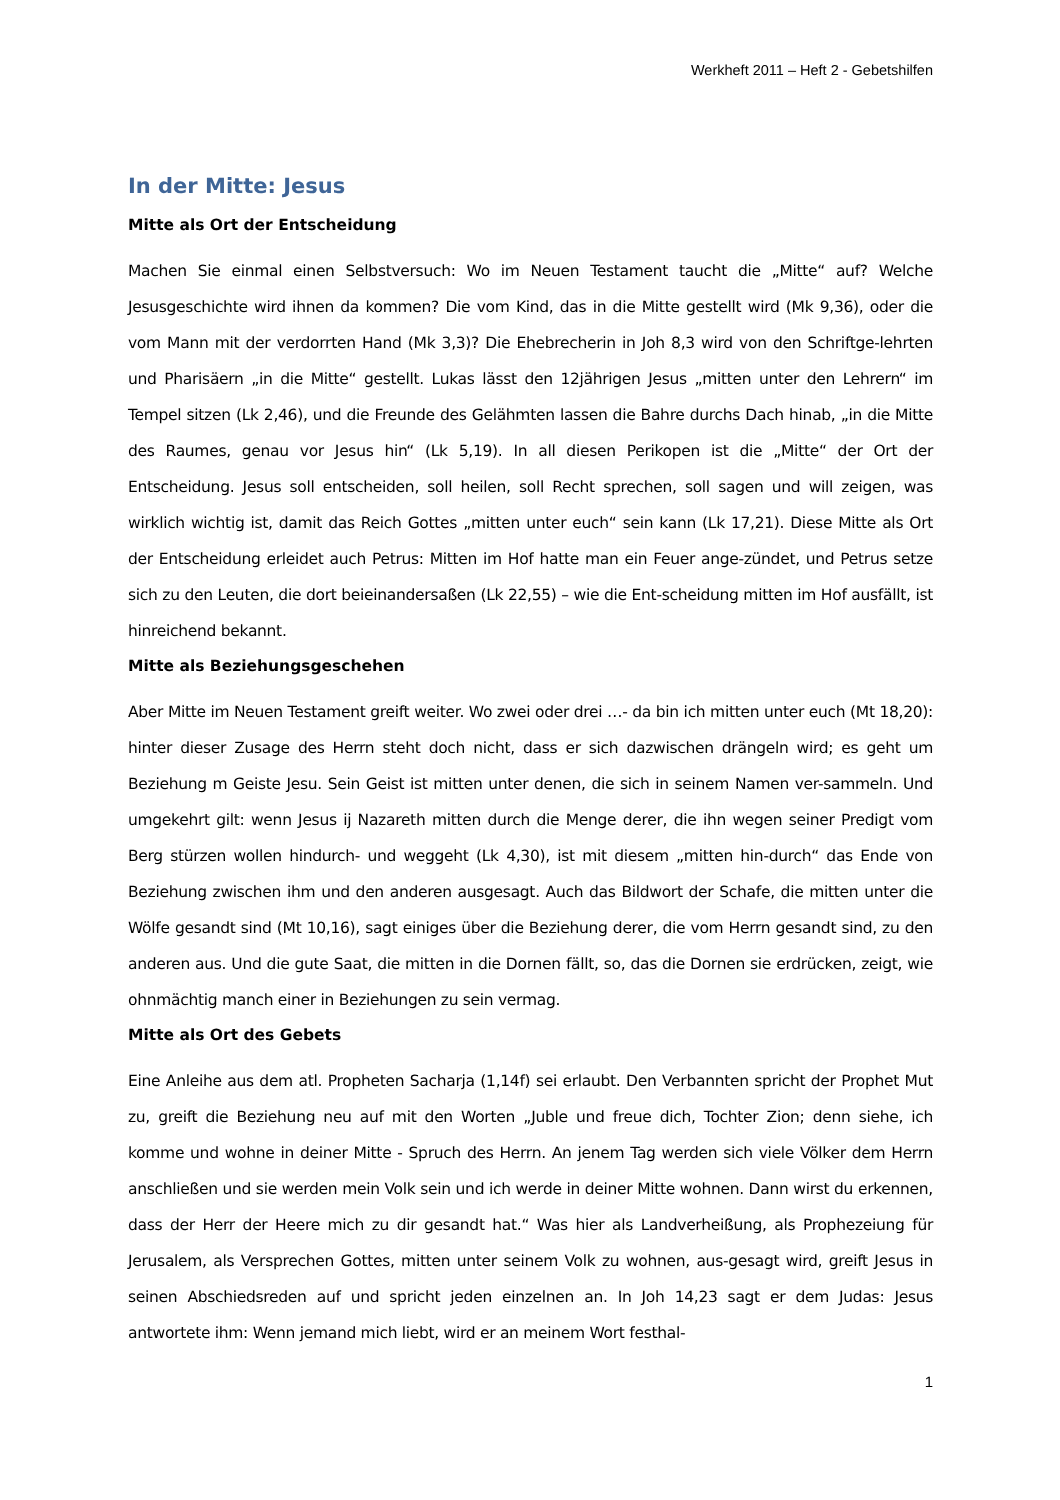Werkheft 2011 – Heft 2 - Gebetshilfen
In der Mitte: Jesus
Mitte als Ort der Entscheidung
Machen Sie einmal einen Selbstversuch: Wo im Neuen Testament taucht die „Mitte“ auf? Welche Jesusgeschichte wird ihnen da kommen? Die vom Kind, das in die Mitte gestellt wird (Mk 9,36), oder die vom Mann mit der verdorrten Hand (Mk 3,3)? Die Ehebrecherin in Joh 8,3 wird von den Schriftge-lehrten und Pharisäern „in die Mitte“ gestellt. Lukas lässt den 12jährigen Jesus „mitten unter den Lehrern“ im Tempel sitzen (Lk 2,46), und die Freunde des Gelähmten lassen die Bahre durchs Dach hinab, „in die Mitte des Raumes, genau vor Jesus hin“ (Lk 5,19). In all diesen Perikopen ist die „Mitte“ der Ort der Entscheidung. Jesus soll entscheiden, soll heilen, soll Recht sprechen, soll sagen und will zeigen, was wirklich wichtig ist, damit das Reich Gottes „mitten unter euch“ sein kann (Lk 17,21). Diese Mitte als Ort der Entscheidung erleidet auch Petrus: Mitten im Hof hatte man ein Feuer ange-zündet, und Petrus setze sich zu den Leuten, die dort beieinandersaßen (Lk 22,55) – wie die Ent-scheidung mitten im Hof ausfällt, ist hinreichend bekannt.
Mitte als Beziehungsgeschehen
Aber Mitte im Neuen Testament greift weiter. Wo zwei oder drei …- da bin ich mitten unter euch (Mt 18,20): hinter dieser Zusage des Herrn steht doch nicht, dass er sich dazwischen drängeln wird; es geht um Beziehung m Geiste Jesu. Sein Geist ist mitten unter denen, die sich in seinem Namen ver-sammeln. Und umgekehrt gilt: wenn Jesus ij Nazareth mitten durch die Menge derer, die ihn wegen seiner Predigt vom Berg stürzen wollen hindurch- und weggeht (Lk 4,30), ist mit diesem „mitten hin-durch“ das Ende von Beziehung zwischen ihm und den anderen ausgesagt. Auch das Bildwort der Schafe, die mitten unter die Wölfe gesandt sind (Mt 10,16), sagt einiges über die Beziehung derer, die vom Herrn gesandt sind, zu den anderen aus. Und die gute Saat, die mitten in die Dornen fällt, so, das die Dornen sie erdrücken, zeigt, wie ohnmächtig manch einer in Beziehungen zu sein vermag.
Mitte als Ort des Gebets
Eine Anleihe aus dem atl. Propheten Sacharja (1,14f) sei erlaubt. Den Verbannten spricht der Prophet Mut zu, greift die Beziehung neu auf mit den Worten „Juble und freue dich, Tochter Zion; denn siehe, ich komme und wohne in deiner Mitte - Spruch des Herrn. An jenem Tag werden sich viele Völker dem Herrn anschließen und sie werden mein Volk sein und ich werde in deiner Mitte wohnen. Dann wirst du erkennen, dass der Herr der Heere mich zu dir gesandt hat.“ Was hier als Landverheißung, als Prophezeiung für Jerusalem, als Versprechen Gottes, mitten unter seinem Volk zu wohnen, aus-gesagt wird, greift Jesus in seinen Abschiedsreden auf und spricht jeden einzelnen an. In Joh 14,23 sagt er dem Judas: Jesus antwortete ihm: Wenn jemand mich liebt, wird er an meinem Wort festhal-
1